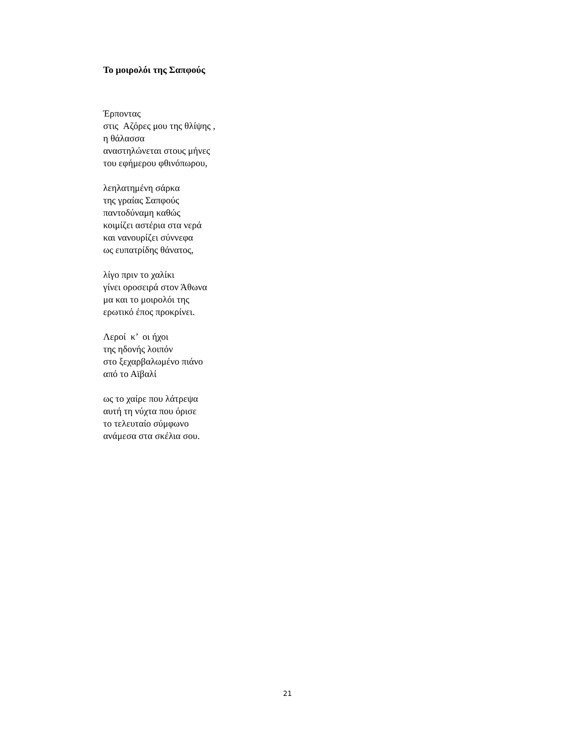Το μοιρολόι της Σαπφούς
Έρποντας
στις Αζόρες μου της θλίψης ,
η θάλασσα
αναστηλώνεται στους μήνες
του εφήμερου φθινόπωρου,
λεηλατημένη σάρκα
της γραίας Σαπφούς
παντοδύναμη καθώς
κοιμίζει αστέρια στα νερά
και νανουρίζει σύννεφα
ως ευπατρίδης θάνατος,
λίγο πριν το χαλίκι
γίνει οροσειρά στον Άθωνα
μα και το μοιρολόι της
ερωτικό έπος προκρίνει.
Λεροί κ’ οι ήχοι
της ηδονής λοιπόν
στο ξεχαρβαλωμένο πιάνο
από το Αϊβαλί
ως το χαίρε που λάτρεψα
αυτή τη νύχτα που όρισε
το τελευταίο σύμφωνο
ανάμεσα στα σκέλια σου.
21